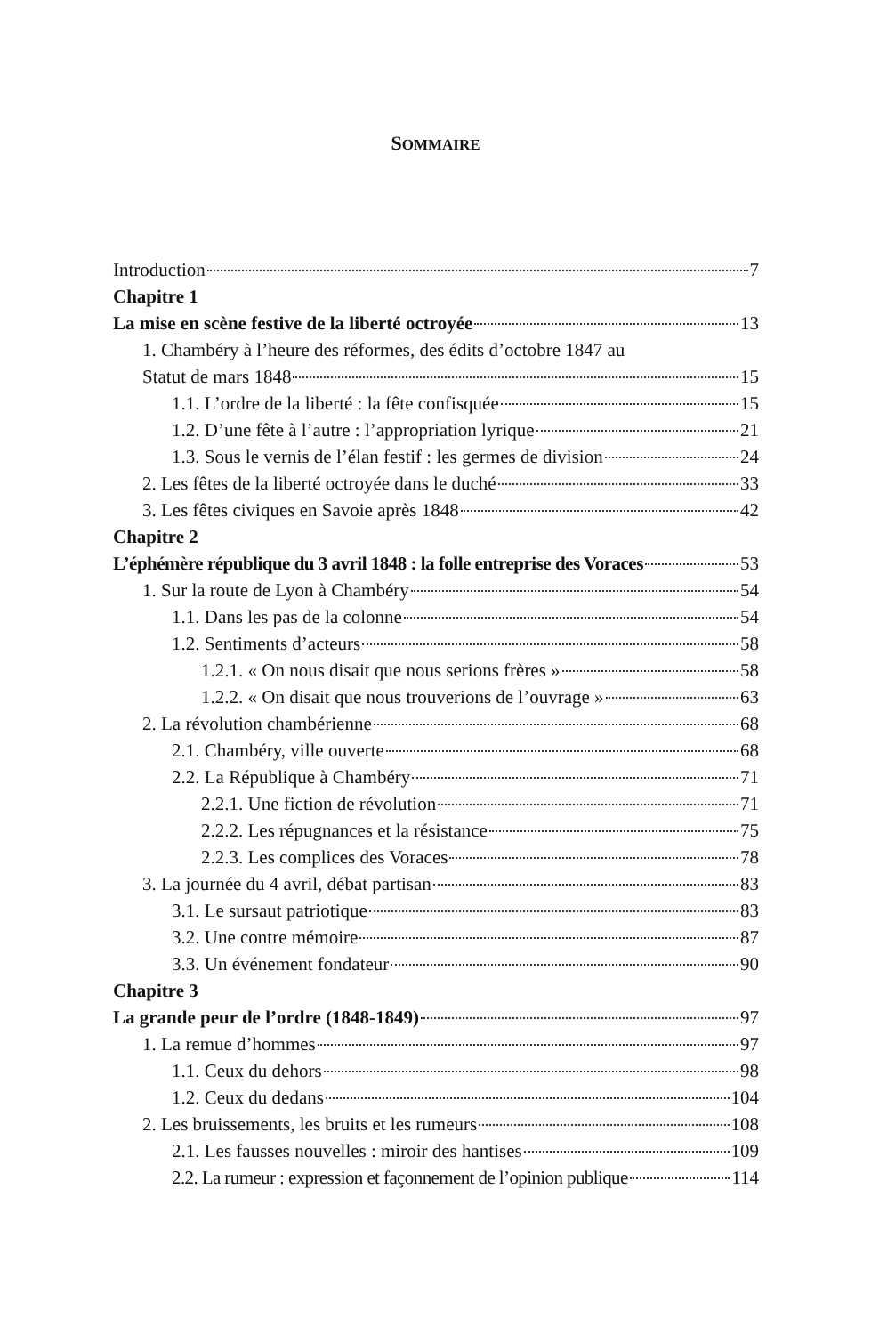SOMMAIRE
Introduction 7
Chapitre 1
La mise en scène festive de la liberté octroyée 13
1. Chambéry à l’heure des réformes, des édits d’octobre 1847 au
Statut de mars 1848 15
1.1. L’ordre de la liberté : la fête confisquée 15
1.2. D’une fête à l’autre : l’appropriation lyrique 21
1.3. Sous le vernis de l’élan festif : les germes de division 24
2. Les fêtes de la liberté octroyée dans le duché 33
3. Les fêtes civiques en Savoie après 1848 42
Chapitre 2
L’éphémère république du 3 avril 1848 : la folle entreprise des Voraces 53
1. Sur la route de Lyon à Chambéry 54
1.1. Dans les pas de la colonne 54
1.2. Sentiments d’acteurs 58
1.2.1. « On nous disait que nous serions frères » 58
1.2.2. « On disait que nous trouverions de l’ouvrage » 63
2. La révolution chambérienne 68
2.1. Chambéry, ville ouverte 68
2.2. La République à Chambéry 71
2.2.1. Une fiction de révolution 71
2.2.2. Les répugnances et la résistance 75
2.2.3. Les complices des Voraces 78
3. La journée du 4 avril, débat partisan 83
3.1. Le sursaut patriotique 83
3.2. Une contre mémoire 87
3.3. Un événement fondateur 90
Chapitre 3
La grande peur de l’ordre (1848-1849) 97
1. La remue d’hommes 97
1.1. Ceux du dehors 98
1.2. Ceux du dedans 104
2. Les bruissements, les bruits et les rumeurs 108
2.1. Les fausses nouvelles : miroir des hantises 109
2.2. La rumeur : expression et façonnement de l’opinion publique 114